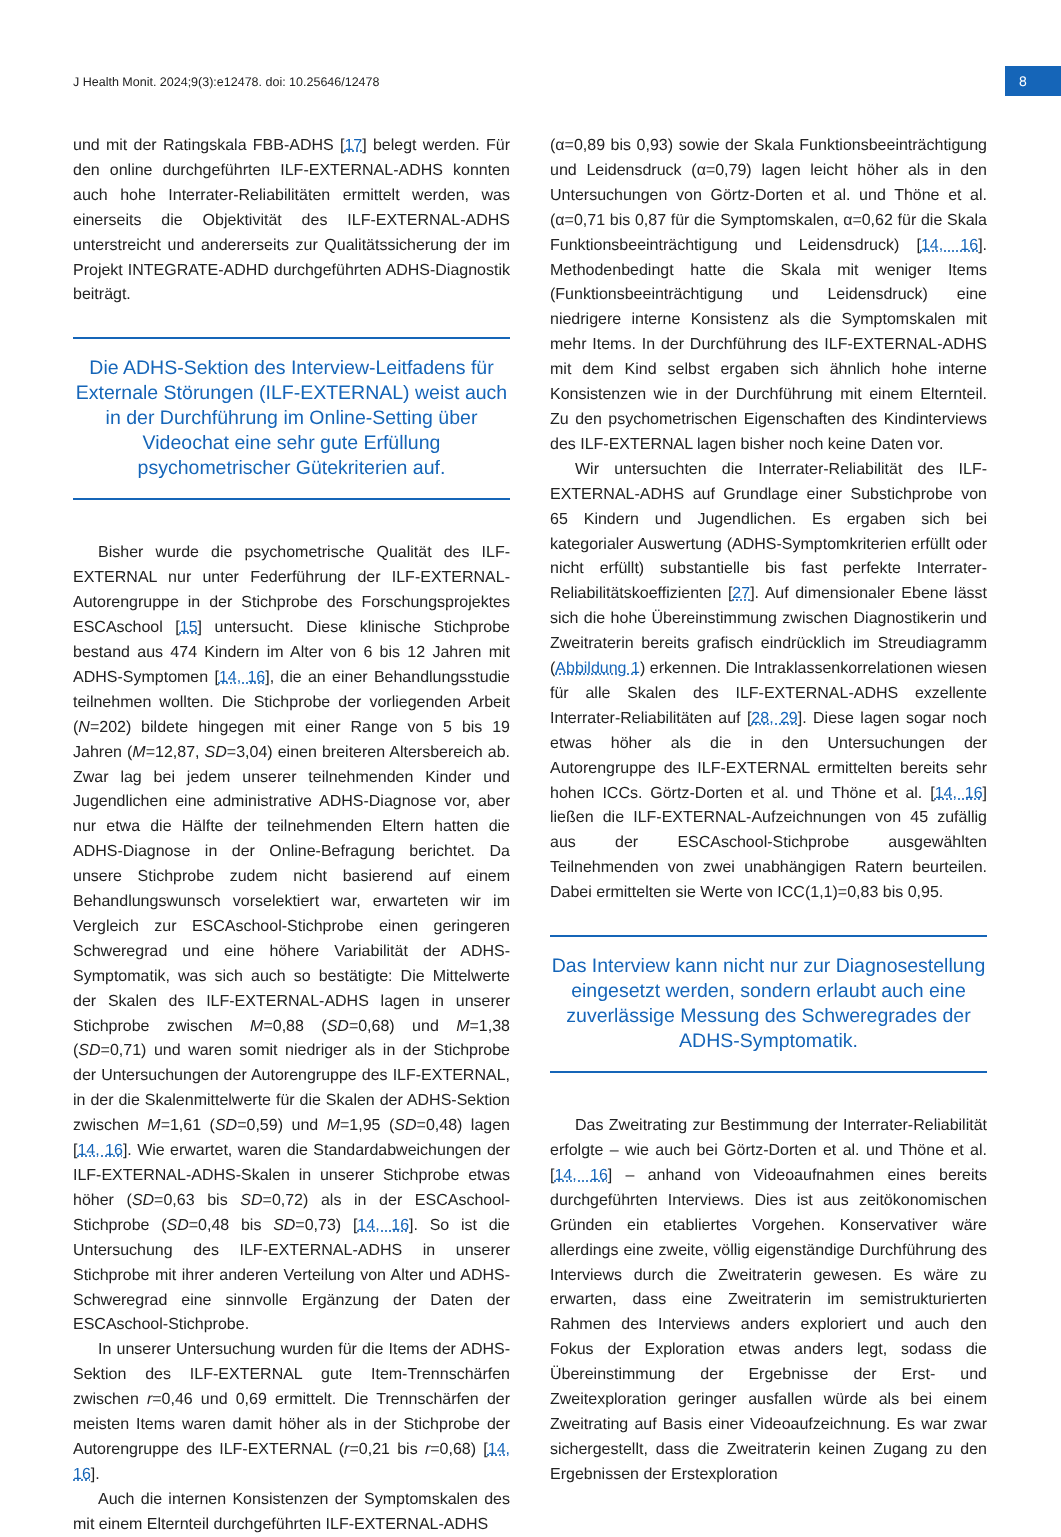J Health Monit. 2024;9(3):e12478. doi: 10.25646/12478
8
und mit der Ratingskala FBB-ADHS [17] belegt werden. Für den online durchgeführten ILF-EXTERNAL-ADHS konnten auch hohe Interrater-Reliabilitäten ermittelt werden, was einerseits die Objektivität des ILF-EXTERNAL-ADHS unterstreicht und andererseits zur Qualitätssicherung der im Projekt INTEGRATE-ADHD durchgeführten ADHS-Diagnostik beiträgt.
Die ADHS-Sektion des Interview-Leitfadens für Externale Störungen (ILF-EXTERNAL) weist auch in der Durchführung im Online-Setting über Videochat eine sehr gute Erfüllung psychometrischer Gütekriterien auf.
Bisher wurde die psychometrische Qualität des ILF-EXTERNAL nur unter Federführung der ILF-EXTERNAL-Autorengruppe in der Stichprobe des Forschungsprojektes ESCAschool [15] untersucht. Diese klinische Stichprobe bestand aus 474 Kindern im Alter von 6 bis 12 Jahren mit ADHS-Symptomen [14, 16], die an einer Behandlungsstudie teilnehmen wollten. Die Stichprobe der vorliegenden Arbeit (N=202) bildete hingegen mit einer Range von 5 bis 19 Jahren (M=12,87, SD=3,04) einen breiteren Altersbereich ab. Zwar lag bei jedem unserer teilnehmenden Kinder und Jugendlichen eine administrative ADHS-Diagnose vor, aber nur etwa die Hälfte der teilnehmenden Eltern hatten die ADHS-Diagnose in der Online-Befragung berichtet. Da unsere Stichprobe zudem nicht basierend auf einem Behandlungswunsch vorselektiert war, erwarteten wir im Vergleich zur ESCAschool-Stichprobe einen geringeren Schweregrad und eine höhere Variabilität der ADHS-Symptomatik, was sich auch so bestätigte: Die Mittelwerte der Skalen des ILF-EXTERNAL-ADHS lagen in unserer Stichprobe zwischen M=0,88 (SD=0,68) und M=1,38 (SD=0,71) und waren somit niedriger als in der Stichprobe der Untersuchungen der Autorengruppe des ILF-EXTERNAL, in der die Skalenmittelwerte für die Skalen der ADHS-Sektion zwischen M=1,61 (SD=0,59) und M=1,95 (SD=0,48) lagen [14, 16]. Wie erwartet, waren die Standardabweichungen der ILF-EXTERNAL-ADHS-Skalen in unserer Stichprobe etwas höher (SD=0,63 bis SD=0,72) als in der ESCAschool-Stichprobe (SD=0,48 bis SD=0,73) [14, 16]. So ist die Untersuchung des ILF-EXTERNAL-ADHS in unserer Stichprobe mit ihrer anderen Verteilung von Alter und ADHS-Schweregrad eine sinnvolle Ergänzung der Daten der ESCAschool-Stichprobe.
In unserer Untersuchung wurden für die Items der ADHS-Sektion des ILF-EXTERNAL gute Item-Trennschärfen zwischen r=0,46 und 0,69 ermittelt. Die Trennschärfen der meisten Items waren damit höher als in der Stichprobe der Autorengruppe des ILF-EXTERNAL (r=0,21 bis r=0,68) [14, 16].
Auch die internen Konsistenzen der Symptomskalen des mit einem Elternteil durchgeführten ILF-EXTERNAL-ADHS
(α=0,89 bis 0,93) sowie der Skala Funktionsbeeinträchtigung und Leidensdruck (α=0,79) lagen leicht höher als in den Untersuchungen von Görtz-Dorten et al. und Thöne et al. (α=0,71 bis 0,87 für die Symptomskalen, α=0,62 für die Skala Funktionsbeeinträchtigung und Leidensdruck) [14, 16]. Methodenbedingt hatte die Skala mit weniger Items (Funktionsbeeinträchtigung und Leidensdruck) eine niedrigere interne Konsistenz als die Symptomskalen mit mehr Items. In der Durchführung des ILF-EXTERNAL-ADHS mit dem Kind selbst ergaben sich ähnlich hohe interne Konsistenzen wie in der Durchführung mit einem Elternteil. Zu den psychometrischen Eigenschaften des Kindinterviews des ILF-EXTERNAL lagen bisher noch keine Daten vor.
Wir untersuchten die Interrater-Reliabilität des ILF-EXTERNAL-ADHS auf Grundlage einer Substichprobe von 65 Kindern und Jugendlichen. Es ergaben sich bei kategorialer Auswertung (ADHS-Symptomkriterien erfüllt oder nicht erfüllt) substantielle bis fast perfekte Interrater-Reliabilitätskoeffizienten [27]. Auf dimensionaler Ebene lässt sich die hohe Übereinstimmung zwischen Diagnostikerin und Zweitraterin bereits grafisch eindrücklich im Streudiagramm (Abbildung 1) erkennen. Die Intraklassenkorrelationen wiesen für alle Skalen des ILF-EXTERNAL-ADHS exzellente Interrater-Reliabilitäten auf [28, 29]. Diese lagen sogar noch etwas höher als die in den Untersuchungen der Autorengruppe des ILF-EXTERNAL ermittelten bereits sehr hohen ICCs. Görtz-Dorten et al. und Thöne et al. [14, 16] ließen die ILF-EXTERNAL-Aufzeichnungen von 45 zufällig aus der ESCAschool-Stichprobe ausgewählten Teilnehmenden von zwei unabhängigen Ratern beurteilen. Dabei ermittelten sie Werte von ICC(1,1)=0,83 bis 0,95.
Das Interview kann nicht nur zur Diagnosestellung eingesetzt werden, sondern erlaubt auch eine zuverlässige Messung des Schweregrades der ADHS-Symptomatik.
Das Zweitrating zur Bestimmung der Interrater-Reliabilität erfolgte – wie auch bei Görtz-Dorten et al. und Thöne et al. [14, 16] – anhand von Videoaufnahmen eines bereits durchgeführten Interviews. Dies ist aus zeitökonomischen Gründen ein etabliertes Vorgehen. Konservativer wäre allerdings eine zweite, völlig eigenständige Durchführung des Interviews durch die Zweitraterin gewesen. Es wäre zu erwarten, dass eine Zweitraterin im semistrukturierten Rahmen des Interviews anders exploriert und auch den Fokus der Exploration etwas anders legt, sodass die Übereinstimmung der Ergebnisse der Erst- und Zweitexploration geringer ausfallen würde als bei einem Zweitrating auf Basis einer Videoaufzeichnung. Es war zwar sichergestellt, dass die Zweitraterin keinen Zugang zu den Ergebnissen der Erstexploration